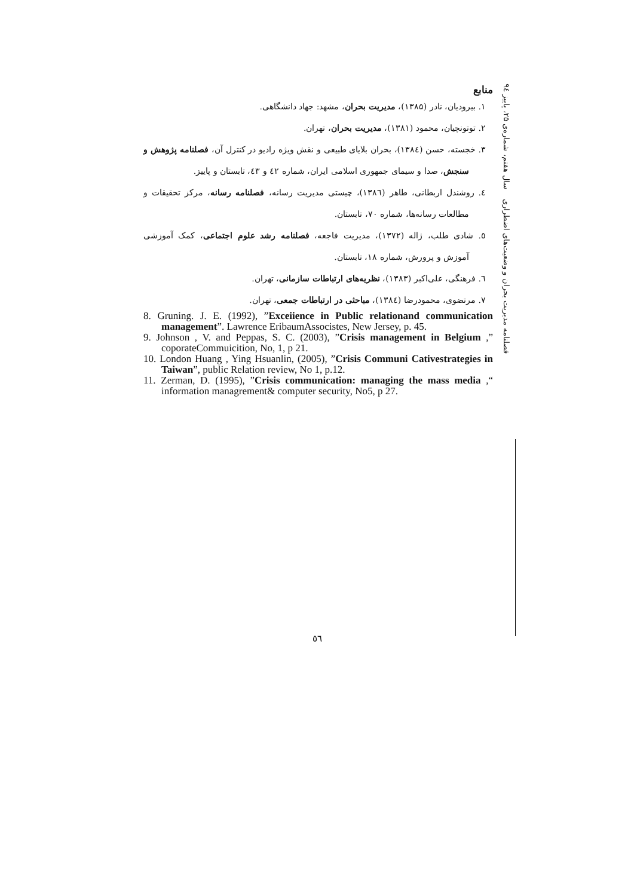فصلنامه مدیریت بحران و وضعیت‌های اضطراری سال هفتم، شماره‌ی ۲۵، پاییز ۹٤
منابع
۱. بیرودیان، نادر (۱۳۸۵)، مدیریت بحران، مشهد: جهاد دانشگاهی.
۲. توتونچیان، محمود (۱۳۸۱)، مدیریت بحران، تهران.
۳. خجسته، حسن (۱۳۸٤)، بحران بلایای طبیعی و نقش ویژه رادیو در کنترل آن، فصلنامه پژوهش و سنجش، صدا و سیمای جمهوری اسلامی ایران، شماره ٤۲ و ٤۳، تابستان و پاییز.
٤. روشندل اربطانی، طاهر (۱۳۸٦)، چیستی مدیریت رسانه، فصلنامه رسانه، مرکز تحقیقات و مطالعات رسانه‌ها، شماره ۷۰، تابستان.
٥. شادی طلب، ژاله (۱۳۷۲)، مدیریت فاجعه، فصلنامه رشد علوم اجتماعی، کمک آموزشی آموزش و پرورش، شماره ۱۸، تابستان.
٦. فرهنگی، علی‌اکبر (۱۳۸۳)، نظریه‌های ارتباطات سازمانی، تهران.
۷. مرتضوی، محمودرضا (۱۳۸٤)، مباحثی در ارتباطات جمعی، تهران.
8. Gruning. J. E. (1992), ”Exceiience in Public relationand communication management”. Lawrence EribaumAssocistes, New Jersey, p. 45.
9. Johnson , V. and Peppas, S. C. (2003), ”Crisis management in Belgium ,” coporateCommuicition, No, 1, p 21.
10. London Huang , Ying Hsuanlin, (2005), ”Crisis Communi Cativestrategies in Taiwan”, public Relation review, No 1, p.12.
11. Zerman, D. (1995), ”Crisis communication: managing the mass media ,“ information managrement& computer security, No5, p 27.
٥٦